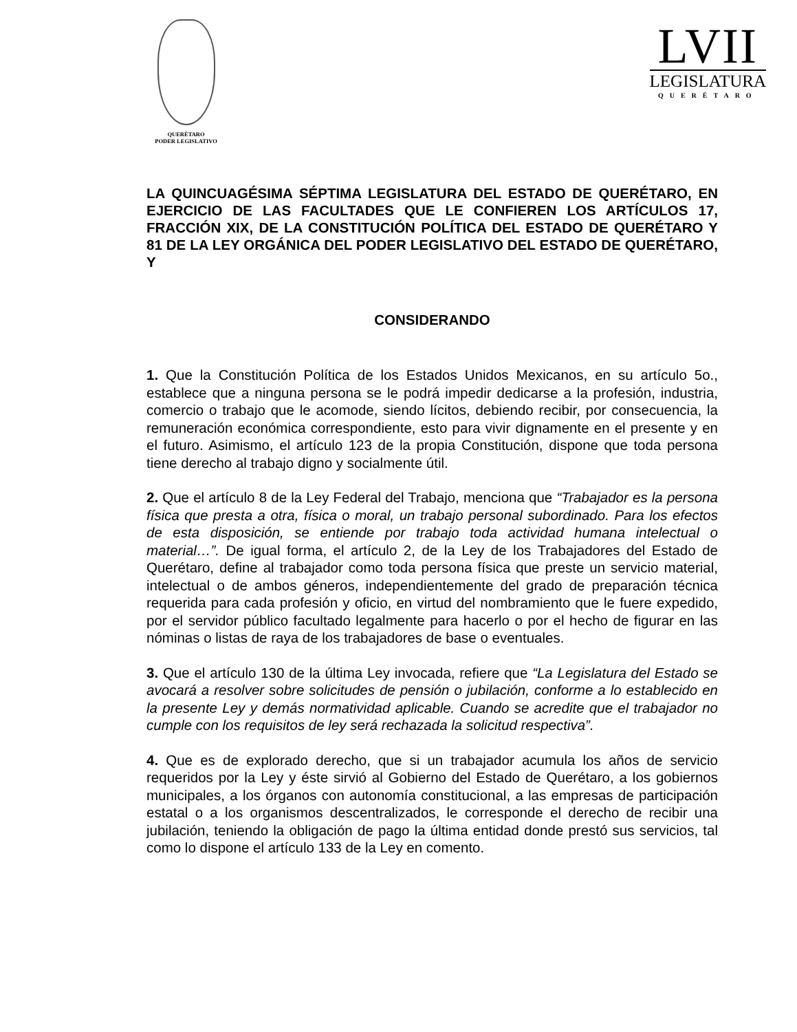QUERÉTARO
PODER LEGISLATIVO
LVII
LEGISLATURA
QUERÉTARO
LA QUINCUAGÉSIMA SÉPTIMA LEGISLATURA DEL ESTADO DE QUERÉTARO, EN EJERCICIO DE LAS FACULTADES QUE LE CONFIEREN LOS ARTÍCULOS 17, FRACCIÓN XIX, DE LA CONSTITUCIÓN POLÍTICA DEL ESTADO DE QUERÉTARO Y 81 DE LA LEY ORGÁNICA DEL PODER LEGISLATIVO DEL ESTADO DE QUERÉTARO, Y
CONSIDERANDO
1. Que la Constitución Política de los Estados Unidos Mexicanos, en su artículo 5o., establece que a ninguna persona se le podrá impedir dedicarse a la profesión, industria, comercio o trabajo que le acomode, siendo lícitos, debiendo recibir, por consecuencia, la remuneración económica correspondiente, esto para vivir dignamente en el presente y en el futuro. Asimismo, el artículo 123 de la propia Constitución, dispone que toda persona tiene derecho al trabajo digno y socialmente útil.
2. Que el artículo 8 de la Ley Federal del Trabajo, menciona que “Trabajador es la persona física que presta a otra, física o moral, un trabajo personal subordinado. Para los efectos de esta disposición, se entiende por trabajo toda actividad humana intelectual o material…”. De igual forma, el artículo 2, de la Ley de los Trabajadores del Estado de Querétaro, define al trabajador como toda persona física que preste un servicio material, intelectual o de ambos géneros, independientemente del grado de preparación técnica requerida para cada profesión y oficio, en virtud del nombramiento que le fuere expedido, por el servidor público facultado legalmente para hacerlo o por el hecho de figurar en las nóminas o listas de raya de los trabajadores de base o eventuales.
3. Que el artículo 130 de la última Ley invocada, refiere que “La Legislatura del Estado se avocará a resolver sobre solicitudes de pensión o jubilación, conforme a lo establecido en la presente Ley y demás normatividad aplicable. Cuando se acredite que el trabajador no cumple con los requisitos de ley será rechazada la solicitud respectiva”.
4. Que es de explorado derecho, que si un trabajador acumula los años de servicio requeridos por la Ley y éste sirvió al Gobierno del Estado de Querétaro, a los gobiernos municipales, a los órganos con autonomía constitucional, a las empresas de participación estatal o a los organismos descentralizados, le corresponde el derecho de recibir una jubilación, teniendo la obligación de pago la última entidad donde prestó sus servicios, tal como lo dispone el artículo 133 de la Ley en comento.